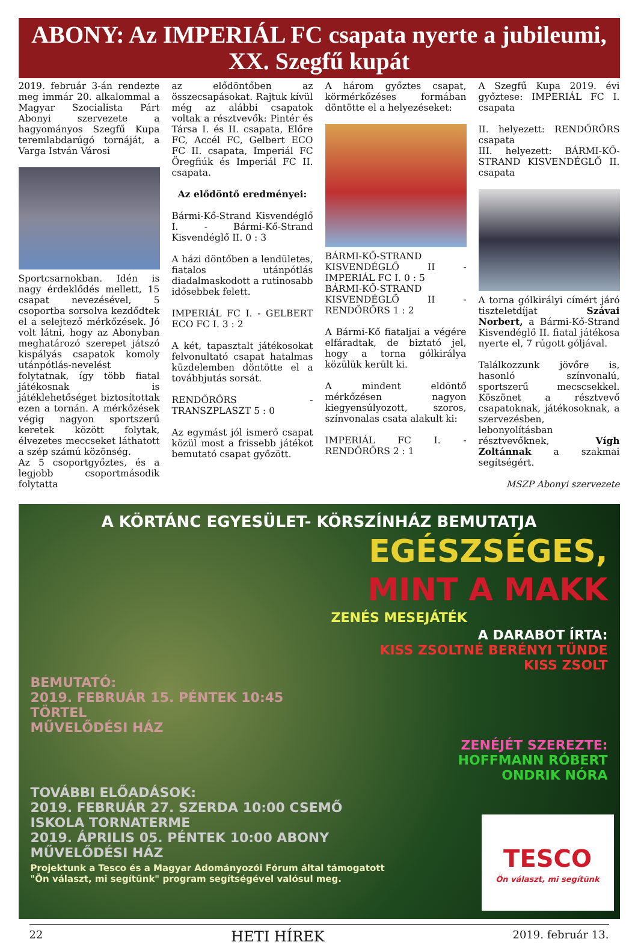ABONY: Az IMPERIÁL FC csapata nyerte a jubileumi,
XX. Szegfű kupát
2019. február 3-án rendezte meg immár 20. alkalommal a Magyar Szocialista Párt Abonyi szervezete a hagyományos Szegfű Kupa teremlabdarúgó tornáját, a Varga István Városi
Sportcsarnokban. Idén is nagy érdeklődés mellett, 15 csapat nevezésével, 5 csoportba sorsolva kezdődtek el a selejtező mérkőzések. Jó volt látni, hogy az Abonyban meghatározó szerepet játszó kispályás csapatok komoly utánpótlás-nevelést folytatnak, így több fiatal játékosnak is játéklehetőséget biztosítottak ezen a tornán. A mérkőzések végig nagyon sportszerű keretek között folytak, élvezetes meccseket láthatott a szép számú közönség.
Az 5 csoportgyőztes, és a legjobb csoportmásodik folytatta
az elődöntőben az összecsapásokat. Rajtuk kívül még az alábbi csapatok voltak a résztvevők: Pintér és Társa I. és II. csapata, Előre FC, Accél FC, Gelbert ECO FC II. csapata, Imperiál FC Öregfiúk és Imperiál FC II. csapata.
Az elődöntő eredményei:
Bármi-Kő-Strand Kisvendéglő I. - Bármi-Kő-Strand Kisvendéglő II. 0 : 3
A házi döntőben a lendületes, fiatalos utánpótlás diadalmaskodott a rutinosabb idősebbek felett.
IMPERIÁL FC I. - GELBERT ECO FC I. 3 : 2
A két, tapasztalt játékosokat felvonultató csapat hatalmas küzdelemben döntötte el a továbbjutás sorsát.
RENDŐRŐRS - TRANSZPLASZT 5 : 0
Az egymást jól ismerő csapat közül most a frissebb játékot bemutató csapat győzött.
A három győztes csapat, körmérkőzéses formában döntötte el a helyezéseket:
BÁRMI-KŐ-STRAND KISVENDÉGLŐ II - IMPERIÁL FC I. 0 : 5
BÁRMI-KŐ-STRAND KISVENDÉGLŐ II - RENDŐRŐRS 1 : 2
A Bármi-Kő fiataljai a végére elfáradtak, de biztató jel, hogy a torna gólkirálya közülük került ki.
A mindent eldöntő mérkőzésen nagyon kiegyensúlyozott, szoros, színvonalas csata alakult ki:
IMPERIÁL FC I. - RENDŐRŐRS 2 : 1
A Szegfű Kupa 2019. évi győztese: IMPERIÁL FC I. csapata
II. helyezett: RENDŐRŐRS csapata
III. helyezett: BÁRMI-KŐ-STRAND KISVENDÉGLŐ II. csapata
A torna gólkirályi címért járó tiszteletdíjat Szávai Norbert, a Bármi-Kő-Strand Kisvendéglő II. fiatal játékosa nyerte el, 7 rúgott góljával.
Találkozzunk jövőre is, hasonló színvonalú, sportszerű mecscsekkel. Köszönet a résztvevő csapatoknak, játékosoknak, a szervezésben, lebonyolításban résztvevőknek, Vígh Zoltánnak a szakmai segítségért.
MSZP Abonyi szervezete
A KÖRTÁNC EGYESÜLET- KÖRSZÍNHÁZ BEMUTATJA
EGÉSZSÉGES,
MINT A MAKK
ZENÉS MESEJÁTÉK
A DARABOT ÍRTA:
KISS ZSOLTNÉ BERÉNYI TÜNDE
KISS ZSOLT
BEMUTATÓ:
2019. FEBRUÁR 15. PÉNTEK 10:45
TÖRTEL
MŰVELŐDÉSI HÁZ
ZENÉJÉT SZEREZTE:
HOFFMANN RÓBERT
ONDRIK NÓRA
TOVÁBBI ELŐADÁSOK:
2019. FEBRUÁR 27. SZERDA 10:00 CSEMŐ
ISKOLA TORNATERME
2019. ÁPRILIS 05. PÉNTEK 10:00 ABONY
MŰVELŐDÉSI HÁZ
Projektunk a Tesco és a Magyar Adományozói Fórum által támogatott
"Ön választ, mi segítünk" program segítségével valósul meg.
TESCO
Ön választ, mi segítünk
22 HETI HÍREK 2019. február 13.